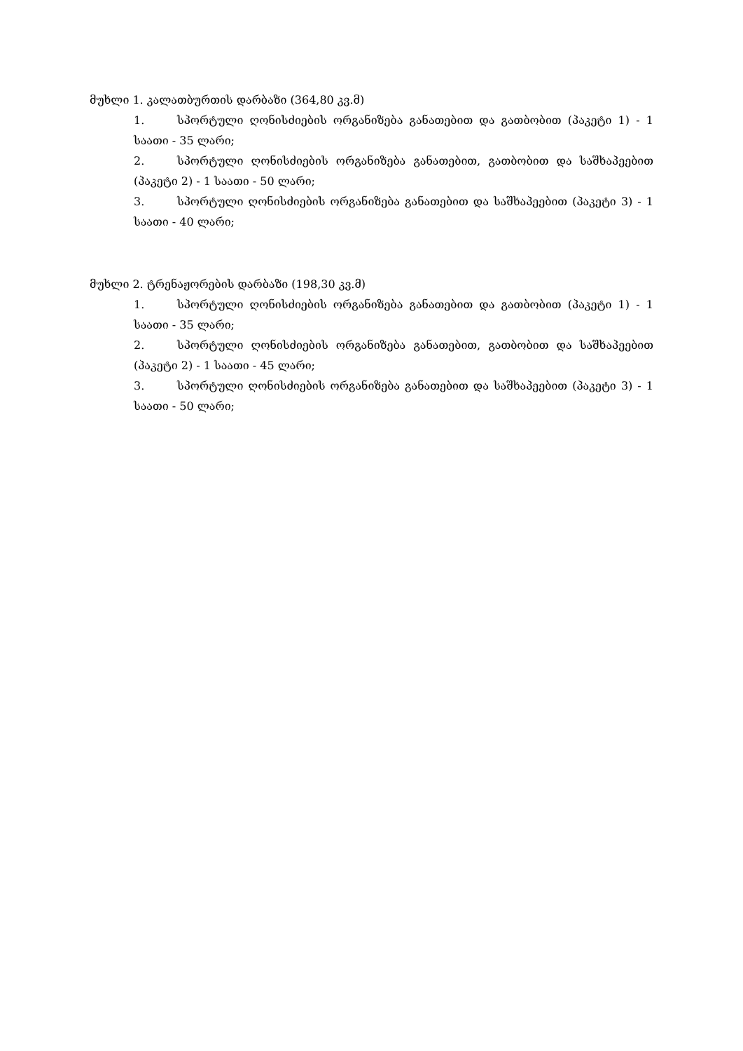მუხლი 1. კალათბურთის დარბაზი (364,80 კვ.მ)
1. სპორტული ღონისძიების ორგანიზება განათებით და გათბობით (პაკეტი 1) - 1 საათი - 35 ლარი;
2. სპორტული ღონისძიების ორგანიზება განათებით, გათბობით და საშხაპეებით (პაკეტი 2) - 1 საათი - 50 ლარი;
3. სპორტული ღონისძიების ორგანიზება განათებით და საშხაპეებით (პაკეტი 3) - 1 საათი - 40 ლარი;
მუხლი 2. ტრენაჟორების დარბაზი (198,30 კვ.მ)
1. სპორტული ღონისძიების ორგანიზება განათებით და გათბობით (პაკეტი 1) - 1 საათი - 35 ლარი;
2. სპორტული ღონისძიების ორგანიზება განათებით, გათბობით და საშხაპეებით (პაკეტი 2) - 1 საათი - 45 ლარი;
3. სპორტული ღონისძიების ორგანიზება განათებით და საშხაპეებით (პაკეტი 3) - 1 საათი - 50 ლარი;